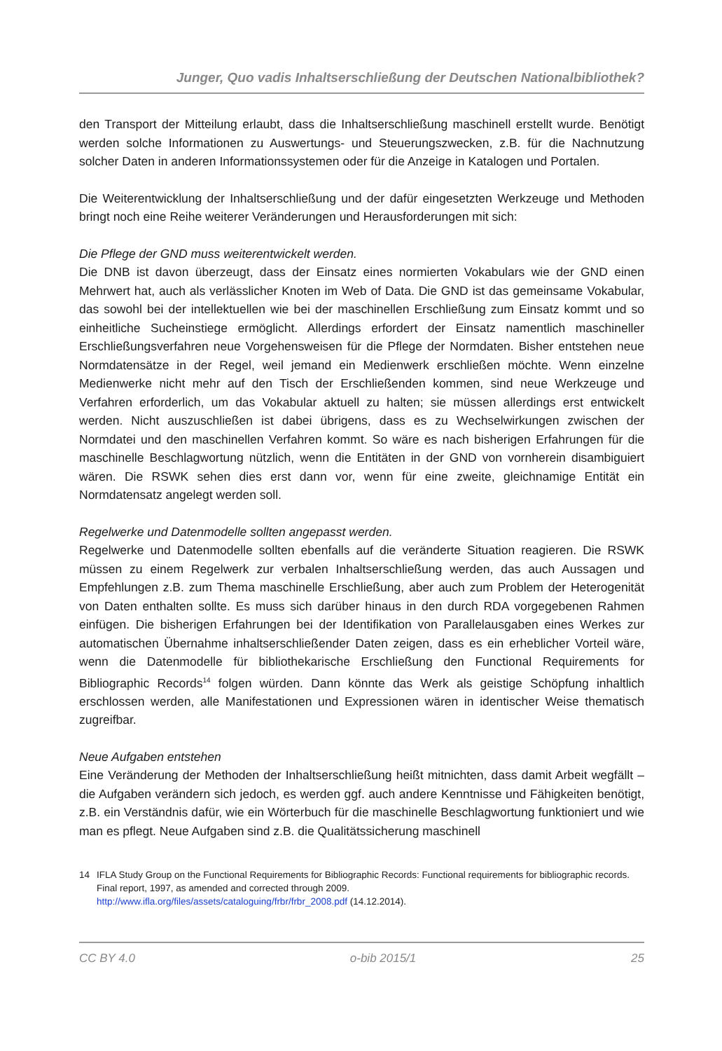Junger, Quo vadis Inhaltserschließung der Deutschen Nationalbibliothek?
den Transport der Mitteilung erlaubt, dass die Inhaltserschließung maschinell erstellt wurde. Benötigt werden solche Informationen zu Auswertungs- und Steuerungszwecken, z.B. für die Nachnutzung solcher Daten in anderen Informationssystemen oder für die Anzeige in Katalogen und Portalen.
Die Weiterentwicklung der Inhaltserschließung und der dafür eingesetzten Werkzeuge und Methoden bringt noch eine Reihe weiterer Veränderungen und Herausforderungen mit sich:
Die Pflege der GND muss weiterentwickelt werden.
Die DNB ist davon überzeugt, dass der Einsatz eines normierten Vokabulars wie der GND einen Mehrwert hat, auch als verlässlicher Knoten im Web of Data. Die GND ist das gemeinsame Vokabular, das sowohl bei der intellektuellen wie bei der maschinellen Erschließung zum Einsatz kommt und so einheitliche Sucheinstiege ermöglicht. Allerdings erfordert der Einsatz namentlich maschineller Erschließungsverfahren neue Vorgehensweisen für die Pflege der Normdaten. Bisher entstehen neue Normdatensätze in der Regel, weil jemand ein Medienwerk erschließen möchte. Wenn einzelne Medienwerke nicht mehr auf den Tisch der Erschließenden kommen, sind neue Werkzeuge und Verfahren erforderlich, um das Vokabular aktuell zu halten; sie müssen allerdings erst entwickelt werden. Nicht auszuschließen ist dabei übrigens, dass es zu Wechselwirkungen zwischen der Normdatei und den maschinellen Verfahren kommt. So wäre es nach bisherigen Erfahrungen für die maschinelle Beschlagwortung nützlich, wenn die Entitäten in der GND von vornherein disambiguiert wären. Die RSWK sehen dies erst dann vor, wenn für eine zweite, gleichnamige Entität ein Normdatensatz angelegt werden soll.
Regelwerke und Datenmodelle sollten angepasst werden.
Regelwerke und Datenmodelle sollten ebenfalls auf die veränderte Situation reagieren. Die RSWK müssen zu einem Regelwerk zur verbalen Inhaltserschließung werden, das auch Aussagen und Empfehlungen z.B. zum Thema maschinelle Erschließung, aber auch zum Problem der Heterogenität von Daten enthalten sollte. Es muss sich darüber hinaus in den durch RDA vorgegebenen Rahmen einfügen. Die bisherigen Erfahrungen bei der Identifikation von Parallelausgaben eines Werkes zur automatischen Übernahme inhaltserschließender Daten zeigen, dass es ein erheblicher Vorteil wäre, wenn die Datenmodelle für bibliothekarische Erschließung den Functional Requirements for Bibliographic Records<sup>14</sup> folgen würden. Dann könnte das Werk als geistige Schöpfung inhaltlich erschlossen werden, alle Manifestationen und Expressionen wären in identischer Weise thematisch zugreifbar.
Neue Aufgaben entstehen
Eine Veränderung der Methoden der Inhaltserschließung heißt mitnichten, dass damit Arbeit wegfällt – die Aufgaben verändern sich jedoch, es werden ggf. auch andere Kenntnisse und Fähigkeiten benötigt, z.B. ein Verständnis dafür, wie ein Wörterbuch für die maschinelle Beschlagwortung funktioniert und wie man es pflegt. Neue Aufgaben sind z.B. die Qualitätssicherung maschinell
14 IFLA Study Group on the Functional Requirements for Bibliographic Records: Functional requirements for bibliographic records. Final report, 1997, as amended and corrected through 2009.
http://www.ifla.org/files/assets/cataloguing/frbr/frbr_2008.pdf (14.12.2014).
CC BY 4.0 o-bib 2015/1 25